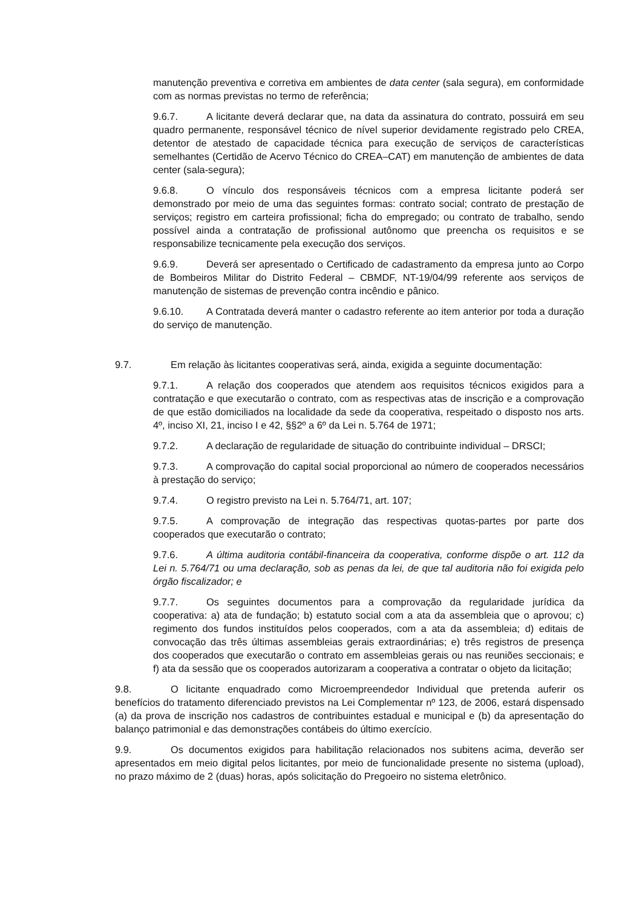manutenção preventiva e corretiva em ambientes de data center (sala segura), em conformidade com as normas previstas no termo de referência;
9.6.7. A licitante deverá declarar que, na data da assinatura do contrato, possuirá em seu quadro permanente, responsável técnico de nível superior devidamente registrado pelo CREA, detentor de atestado de capacidade técnica para execução de serviços de características semelhantes (Certidão de Acervo Técnico do CREA–CAT) em manutenção de ambientes de data center (sala-segura);
9.6.8. O vínculo dos responsáveis técnicos com a empresa licitante poderá ser demonstrado por meio de uma das seguintes formas: contrato social; contrato de prestação de serviços; registro em carteira profissional; ficha do empregado; ou contrato de trabalho, sendo possível ainda a contratação de profissional autônomo que preencha os requisitos e se responsabilize tecnicamente pela execução dos serviços.
9.6.9. Deverá ser apresentado o Certificado de cadastramento da empresa junto ao Corpo de Bombeiros Militar do Distrito Federal – CBMDF, NT-19/04/99 referente aos serviços de manutenção de sistemas de prevenção contra incêndio e pânico.
9.6.10. A Contratada deverá manter o cadastro referente ao item anterior por toda a duração do serviço de manutenção.
9.7. Em relação às licitantes cooperativas será, ainda, exigida a seguinte documentação:
9.7.1. A relação dos cooperados que atendem aos requisitos técnicos exigidos para a contratação e que executarão o contrato, com as respectivas atas de inscrição e a comprovação de que estão domiciliados na localidade da sede da cooperativa, respeitado o disposto nos arts. 4º, inciso XI, 21, inciso I e 42, §§2º a 6º da Lei n. 5.764 de 1971;
9.7.2. A declaração de regularidade de situação do contribuinte individual – DRSCI;
9.7.3. A comprovação do capital social proporcional ao número de cooperados necessários à prestação do serviço;
9.7.4. O registro previsto na Lei n. 5.764/71, art. 107;
9.7.5. A comprovação de integração das respectivas quotas-partes por parte dos cooperados que executarão o contrato;
9.7.6. A última auditoria contábil-financeira da cooperativa, conforme dispõe o art. 112 da Lei n. 5.764/71 ou uma declaração, sob as penas da lei, de que tal auditoria não foi exigida pelo órgão fiscalizador; e
9.7.7. Os seguintes documentos para a comprovação da regularidade jurídica da cooperativa: a) ata de fundação; b) estatuto social com a ata da assembleia que o aprovou; c) regimento dos fundos instituídos pelos cooperados, com a ata da assembleia; d) editais de convocação das três últimas assembleias gerais extraordinárias; e) três registros de presença dos cooperados que executarão o contrato em assembleias gerais ou nas reuniões seccionais; e f) ata da sessão que os cooperados autorizaram a cooperativa a contratar o objeto da licitação;
9.8. O licitante enquadrado como Microempreendedor Individual que pretenda auferir os benefícios do tratamento diferenciado previstos na Lei Complementar nº 123, de 2006, estará dispensado (a) da prova de inscrição nos cadastros de contribuintes estadual e municipal e (b) da apresentação do balanço patrimonial e das demonstrações contábeis do último exercício.
9.9. Os documentos exigidos para habilitação relacionados nos subitens acima, deverão ser apresentados em meio digital pelos licitantes, por meio de funcionalidade presente no sistema (upload), no prazo máximo de 2 (duas) horas, após solicitação do Pregoeiro no sistema eletrônico.